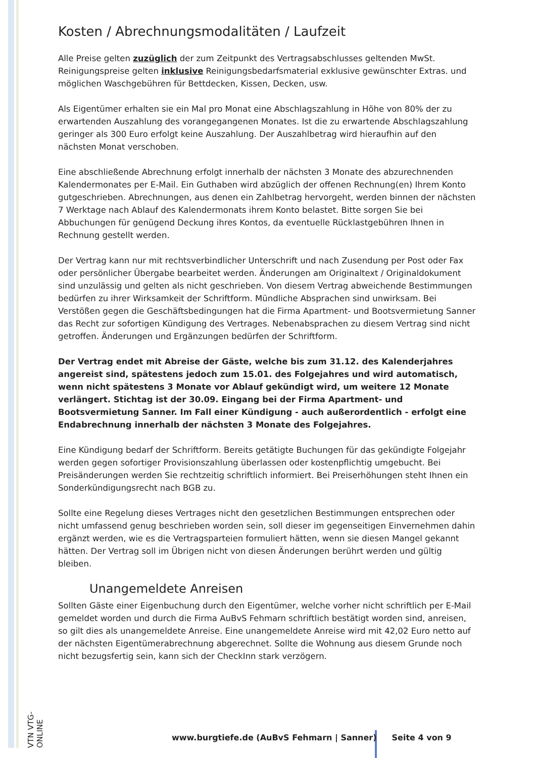Kosten / Abrechnungsmodalitäten / Laufzeit
Alle Preise gelten zuzüglich der zum Zeitpunkt des Vertragsabschlusses geltenden MwSt. Reinigungspreise gelten inklusive Reinigungsbedarfsmaterial exklusive gewünschter Extras. und möglichen Waschgebühren für Bettdecken, Kissen, Decken, usw.
Als Eigentümer erhalten sie ein Mal pro Monat eine Abschlagszahlung in Höhe von 80% der zu erwartenden Auszahlung des vorangegangenen Monates. Ist die zu erwartende Abschlagszahlung geringer als 300 Euro erfolgt keine Auszahlung. Der Auszahlbetrag wird hieraufhin auf den nächsten Monat verschoben.
Eine abschließende Abrechnung erfolgt innerhalb der nächsten 3 Monate des abzurechnenden Kalendermonates per E-Mail. Ein Guthaben wird abzüglich der offenen Rechnung(en) Ihrem Konto gutgeschrieben. Abrechnungen, aus denen ein Zahlbetrag hervorgeht, werden binnen der nächsten 7 Werktage nach Ablauf des Kalendermonats ihrem Konto belastet. Bitte sorgen Sie bei Abbuchungen für genügend Deckung ihres Kontos, da eventuelle Rücklastgebühren Ihnen in Rechnung gestellt werden.
Der Vertrag kann nur mit rechtsverbindlicher Unterschrift und nach Zusendung per Post oder Fax oder persönlicher Übergabe bearbeitet werden. Änderungen am Originaltext / Originaldokument sind unzulässig und gelten als nicht geschrieben. Von diesem Vertrag abweichende Bestimmungen bedürfen zu ihrer Wirksamkeit der Schriftform. Mündliche Absprachen sind unwirksam. Bei Verstößen gegen die Geschäftsbedingungen hat die Firma Apartment- und Bootsvermietung Sanner das Recht zur sofortigen Kündigung des Vertrages. Nebenabsprachen zu diesem Vertrag sind nicht getroffen. Änderungen und Ergänzungen bedürfen der Schriftform.
Der Vertrag endet mit Abreise der Gäste, welche bis zum 31.12. des Kalenderjahres angereist sind, spätestens jedoch zum 15.01. des Folgejahres und wird automatisch, wenn nicht spätestens 3 Monate vor Ablauf gekündigt wird, um weitere 12 Monate verlängert. Stichtag ist der 30.09. Eingang bei der Firma Apartment- und Bootsvermietung Sanner. Im Fall einer Kündigung - auch außerordentlich - erfolgt eine Endabrechnung innerhalb der nächsten 3 Monate des Folgejahres.
Eine Kündigung bedarf der Schriftform. Bereits getätigte Buchungen für das gekündigte Folgejahr werden gegen sofortiger Provisionszahlung überlassen oder kostenpflichtig umgebucht. Bei Preisänderungen werden Sie rechtzeitig schriftlich informiert. Bei Preiserhöhungen steht Ihnen ein Sonderkündigungsrecht nach BGB zu.
Sollte eine Regelung dieses Vertrages nicht den gesetzlichen Bestimmungen entsprechen oder nicht umfassend genug beschrieben worden sein, soll dieser im gegenseitigen Einvernehmen dahin ergänzt werden, wie es die Vertragsparteien formuliert hätten, wenn sie diesen Mangel gekannt hätten. Der Vertrag soll im Übrigen nicht von diesen Änderungen berührt werden und gültig bleiben.
Unangemeldete Anreisen
Sollten Gäste einer Eigenbuchung durch den Eigentümer, welche vorher nicht schriftlich per E-Mail gemeldet worden und durch die Firma AuBvS Fehmarn schriftlich bestätigt worden sind, anreisen, so gilt dies als unangemeldete Anreise. Eine unangemeldete Anreise wird mit 42,02 Euro netto auf der nächsten Eigentümerabrechnung abgerechnet. Sollte die Wohnung aus diesem Grunde noch nicht bezugsfertig sein, kann sich der CheckInn stark verzögern.
VTN VTG-ONLINE
www.burgtiefe.de (AuBvS Fehmarn | Sanner) Seite 4 von 9